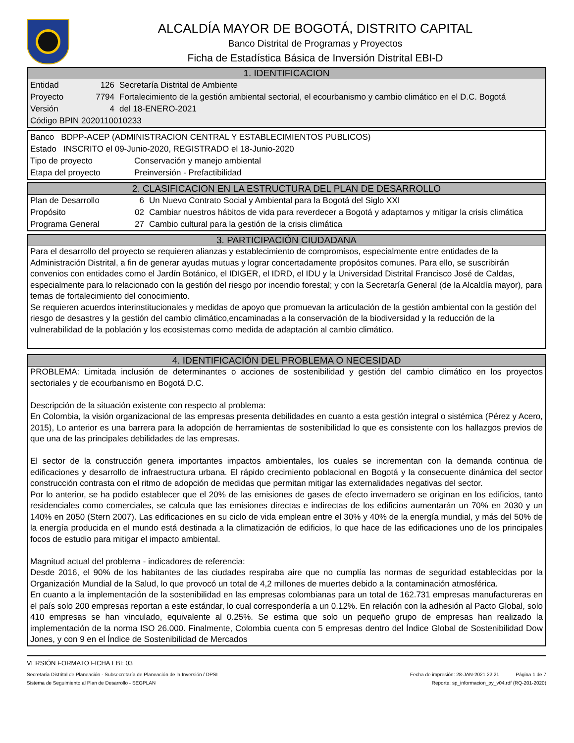ALCALDÍA MAYOR DE BOGOTÁ, DISTRITO CAPITAL
Banco Distrital de Programas y Proyectos
Ficha de Estadística Básica de Inversión Distrital EBI-D
1. IDENTIFICACION
| Entidad | 126 | Secretaría Distrital de Ambiente |
| Proyecto | 7794 | Fortalecimiento de la gestión ambiental sectorial, el ecourbanismo y cambio climático en el D.C. Bogotá |
| Versión | 4 | del 18-ENERO-2021 |
| Código BPIN 2020110010233 | | |
| Banco BDPP-ACEP (ADMINISTRACION CENTRAL Y ESTABLECIMIENTOS PUBLICOS) | |
| Estado INSCRITO el 09-Junio-2020, REGISTRADO el 18-Junio-2020 | |
| Tipo de proyecto | Conservación y manejo ambiental |
| Etapa del proyecto | Preinversión - Prefactibilidad |
2. CLASIFICACION EN LA ESTRUCTURA DEL PLAN DE DESARROLLO
| Plan de Desarrollo | 6 | Un Nuevo Contrato Social y Ambiental para la Bogotá del Siglo XXI |
| Propósito | 02 | Cambiar nuestros hábitos de vida para reverdecer a Bogotá y adaptarnos y mitigar la crisis climática |
| Programa General | 27 | Cambio cultural para la gestión de la crisis climática |
3. PARTICIPACIÓN CIUDADANA
Para el desarrollo del proyecto se requieren alianzas y establecimiento de compromisos, especialmente entre entidades de la Administración Distrital, a fin de generar ayudas mutuas y lograr concertadamente propósitos comunes. Para ello, se suscribirán convenios con entidades como el Jardín Botánico, el IDIGER, el IDRD, el IDU y la Universidad Distrital Francisco José de Caldas, especialmente para lo relacionado con la gestión del riesgo por incendio forestal; y con la Secretaría General (de la Alcaldía mayor), para temas de fortalecimiento del conocimiento.
Se requieren acuerdos interinstitucionales y medidas de apoyo que promuevan la articulación de la gestión ambiental con la gestión del riesgo de desastres y la gestión del cambio climático,encaminadas a la conservación de la biodiversidad y la reducción de la vulnerabilidad de la población y los ecosistemas como medida de adaptación al cambio climático.
4. IDENTIFICACIÓN DEL PROBLEMA O NECESIDAD
PROBLEMA: Limitada inclusión de determinantes o acciones de sostenibilidad y gestión del cambio climático en los proyectos sectoriales y de ecourbanismo en Bogotá D.C.
Descripción de la situación existente con respecto al problema:
En Colombia, la visión organizacional de las empresas presenta debilidades en cuanto a esta gestión integral o sistémica (Pérez y Acero, 2015), Lo anterior es una barrera para la adopción de herramientas de sostenibilidad lo que es consistente con los hallazgos previos de que una de las principales debilidades de las empresas.
El sector de la construcción genera importantes impactos ambientales, los cuales se incrementan con la demanda continua de edificaciones y desarrollo de infraestructura urbana. El rápido crecimiento poblacional en Bogotá y la consecuente dinámica del sector construcción contrasta con el ritmo de adopción de medidas que permitan mitigar las externalidades negativas del sector.
Por lo anterior, se ha podido establecer que el 20% de las emisiones de gases de efecto invernadero se originan en los edificios, tanto residenciales como comerciales, se calcula que las emisiones directas e indirectas de los edificios aumentarán un 70% en 2030 y un 140% en 2050 (Stern 2007). Las edificaciones en su ciclo de vida emplean entre el 30% y 40% de la energía mundial, y más del 50% de la energía producida en el mundo está destinada a la climatización de edificios, lo que hace de las edificaciones uno de los principales focos de estudio para mitigar el impacto ambiental.
Magnitud actual del problema - indicadores de referencia:
Desde 2016, el 90% de los habitantes de las ciudades respiraba aire que no cumplía las normas de seguridad establecidas por la Organización Mundial de la Salud, lo que provocó un total de 4,2 millones de muertes debido a la contaminación atmosférica.
En cuanto a la implementación de la sostenibilidad en las empresas colombianas para un total de 162.731 empresas manufactureras en el país solo 200 empresas reportan a este estándar, lo cual correspondería a un 0.12%. En relación con la adhesión al Pacto Global, solo 410 empresas se han vinculado, equivalente al 0.25%. Se estima que solo un pequeño grupo de empresas han realizado la implementación de la norma ISO 26.000. Finalmente, Colombia cuenta con 5 empresas dentro del Índice Global de Sostenibilidad Dow Jones, y con 9 en el Índice de Sostenibilidad de Mercados
VERSIÓN FORMATO FICHA EBI: 03
Secretaría Distrital de Planeación - Subsecretaría de Planeación de la Inversión / DPSI Fecha de impresión: 28-JAN-2021 22:21 Página 1 de 7
Sistema de Seguimiento al Plan de Desarrollo - SEGPLAN Reporte: sp_informacion_py_v04.rdf (RQ-201-2020)